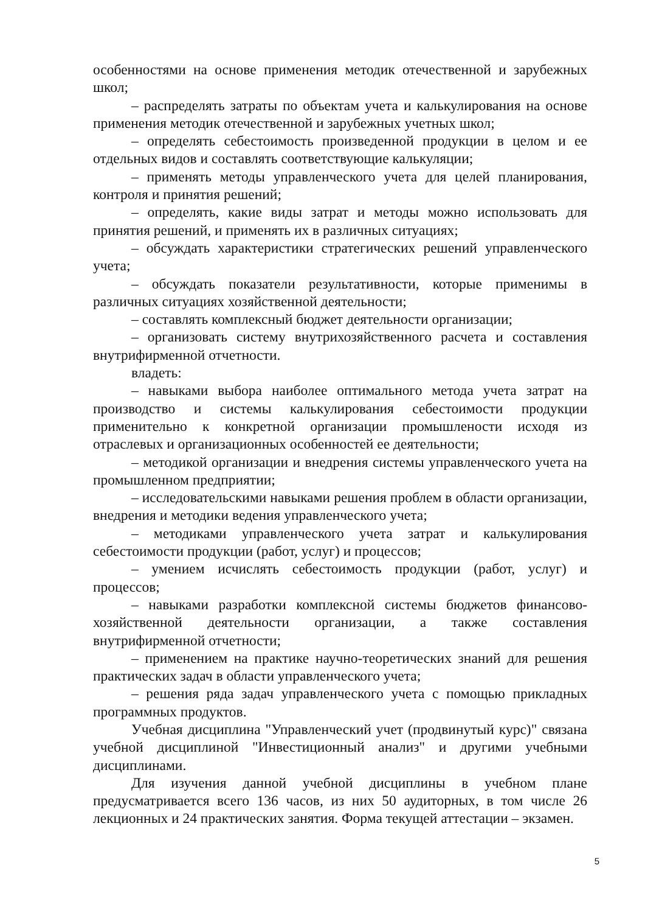особенностями на основе применения методик отечественной и зарубежных школ;
– распределять затраты по объектам учета и калькулирования на основе применения методик отечественной и зарубежных учетных школ;
– определять себестоимость произведенной продукции в целом и ее отдельных видов и составлять соответствующие калькуляции;
– применять методы управленческого учета для целей планирования, контроля и принятия решений;
– определять, какие виды затрат и методы можно использовать для принятия решений, и применять их в различных ситуациях;
– обсуждать характеристики стратегических решений управленческого учета;
– обсуждать показатели результативности, которые применимы в различных ситуациях хозяйственной деятельности;
– составлять комплексный бюджет деятельности организации;
– организовать систему внутрихозяйственного расчета и составления внутрифирменной отчетности.
владеть:
– навыками выбора наиболее оптимального метода учета затрат на производство и системы калькулирования себестоимости продукции применительно к конкретной организации промышлености исходя из отраслевых и организационных особенностей ее деятельности;
– методикой организации и внедрения системы управленческого учета на промышленном предприятии;
– исследовательскими навыками решения проблем в области организации, внедрения и методики ведения управленческого учета;
– методиками управленческого учета затрат и калькулирования себестоимости продукции (работ, услуг) и процессов;
– умением исчислять себестоимость продукции (работ, услуг) и процессов;
– навыками разработки комплексной системы бюджетов финансово-хозяйственной деятельности организации, а также составления внутрифирменной отчетности;
– применением на практике научно-теоретических знаний для решения практических задач в области управленческого учета;
– решения ряда задач управленческого учета с помощью прикладных программных продуктов.
Учебная дисциплина "Управленческий учет (продвинутый курс)" связана учебной дисциплиной "Инвестиционный анализ" и другими учебными дисциплинами.
Для изучения данной учебной дисциплины в учебном плане предусматривается всего 136 часов, из них 50 аудиторных, в том числе 26 лекционных и 24 практических занятия. Форма текущей аттестации – экзамен.
5